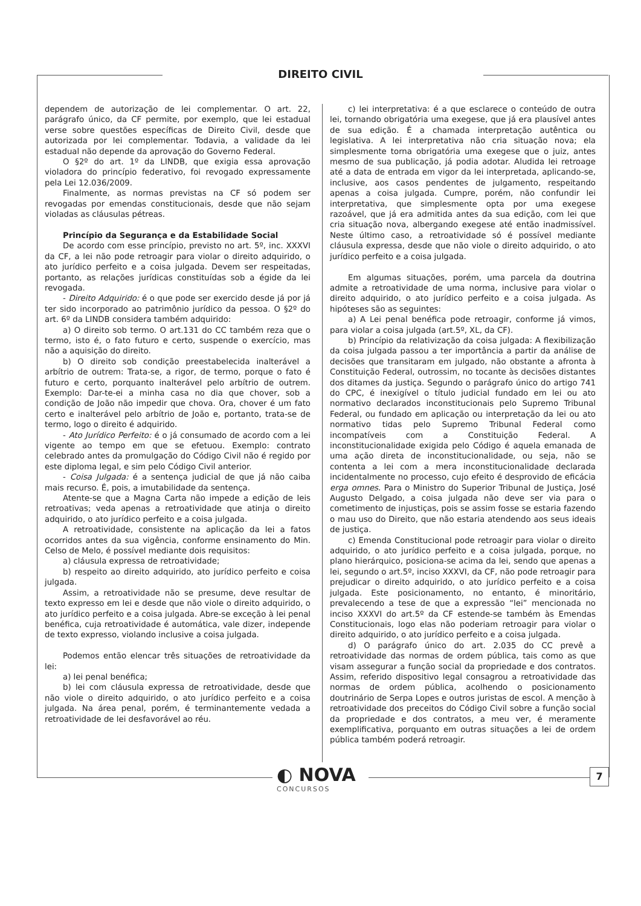DIREITO CIVIL
dependem de autorização de lei complementar. O art. 22, parágrafo único, da CF permite, por exemplo, que lei estadual verse sobre questões específicas de Direito Civil, desde que autorizada por lei complementar. Todavia, a validade da lei estadual não depende da aprovação do Governo Federal.
O §2º do art. 1º da LINDB, que exigia essa aprovação violadora do princípio federativo, foi revogado expressamente pela Lei 12.036/2009.
Finalmente, as normas previstas na CF só podem ser revogadas por emendas constitucionais, desde que não sejam violadas as cláusulas pétreas.
Princípio da Segurança e da Estabilidade Social
De acordo com esse princípio, previsto no art. 5º, inc. XXXVI da CF, a lei não pode retroagir para violar o direito adquirido, o ato jurídico perfeito e a coisa julgada. Devem ser respeitadas, portanto, as relações jurídicas constituídas sob a égide da lei revogada.
- Direito Adquirido: é o que pode ser exercido desde já por já ter sido incorporado ao patrimônio jurídico da pessoa. O §2º do art. 6º da LINDB considera também adquirido:
a) O direito sob termo. O art.131 do CC também reza que o termo, isto é, o fato futuro e certo, suspende o exercício, mas não a aquisição do direito.
b) O direito sob condição preestabelecida inalterável a arbítrio de outrem: Trata-se, a rigor, de termo, porque o fato é futuro e certo, porquanto inalterável pelo arbítrio de outrem. Exemplo: Dar-te-ei a minha casa no dia que chover, sob a condição de João não impedir que chova. Ora, chover é um fato certo e inalterável pelo arbítrio de João e, portanto, trata-se de termo, logo o direito é adquirido.
- Ato Jurídico Perfeito: é o já consumado de acordo com a lei vigente ao tempo em que se efetuou. Exemplo: contrato celebrado antes da promulgação do Código Civil não é regido por este diploma legal, e sim pelo Código Civil anterior.
- Coisa Julgada: é a sentença judicial de que já não caiba mais recurso. É, pois, a imutabilidade da sentença.
Atente-se que a Magna Carta não impede a edição de leis retroativas; veda apenas a retroatividade que atinja o direito adquirido, o ato jurídico perfeito e a coisa julgada.
A retroatividade, consistente na aplicação da lei a fatos ocorridos antes da sua vigência, conforme ensinamento do Min. Celso de Melo, é possível mediante dois requisitos:
a) cláusula expressa de retroatividade;
b) respeito ao direito adquirido, ato jurídico perfeito e coisa julgada.
Assim, a retroatividade não se presume, deve resultar de texto expresso em lei e desde que não viole o direito adquirido, o ato jurídico perfeito e a coisa julgada. Abre-se exceção à lei penal benéfica, cuja retroatividade é automática, vale dizer, independe de texto expresso, violando inclusive a coisa julgada.
Podemos então elencar três situações de retroatividade da lei:
a) lei penal benéfica;
b) lei com cláusula expressa de retroatividade, desde que não viole o direito adquirido, o ato jurídico perfeito e a coisa julgada. Na área penal, porém, é terminantemente vedada a retroatividade de lei desfavorável ao réu.
c) lei interpretativa: é a que esclarece o conteúdo de outra lei, tornando obrigatória uma exegese, que já era plausível antes de sua edição. É a chamada interpretação autêntica ou legislativa. A lei interpretativa não cria situação nova; ela simplesmente torna obrigatória uma exegese que o juiz, antes mesmo de sua publicação, já podia adotar. Aludida lei retroage até a data de entrada em vigor da lei interpretada, aplicando-se, inclusive, aos casos pendentes de julgamento, respeitando apenas a coisa julgada. Cumpre, porém, não confundir lei interpretativa, que simplesmente opta por uma exegese razoável, que já era admitida antes da sua edição, com lei que cria situação nova, albergando exegese até então inadmissível. Neste último caso, a retroatividade só é possível mediante cláusula expressa, desde que não viole o direito adquirido, o ato jurídico perfeito e a coisa julgada.
Em algumas situações, porém, uma parcela da doutrina admite a retroatividade de uma norma, inclusive para violar o direito adquirido, o ato jurídico perfeito e a coisa julgada. As hipóteses são as seguintes:
a) A Lei penal benéfica pode retroagir, conforme já vimos, para violar a coisa julgada (art.5º, XL, da CF).
b) Princípio da relativização da coisa julgada: A flexibilização da coisa julgada passou a ter importância a partir da análise de decisões que transitaram em julgado, não obstante a afronta à Constituição Federal, outrossim, no tocante às decisões distantes dos ditames da justiça. Segundo o parágrafo único do artigo 741 do CPC, é inexigível o título judicial fundado em lei ou ato normativo declarados inconstitucionais pelo Supremo Tribunal Federal, ou fundado em aplicação ou interpretação da lei ou ato normativo tidas pelo Supremo Tribunal Federal como incompatíveis com a Constituição Federal. A inconstitucionalidade exigida pelo Código é aquela emanada de uma ação direta de inconstitucionalidade, ou seja, não se contenta a lei com a mera inconstitucionalidade declarada incidentalmente no processo, cujo efeito é desprovido de eficácia erga omnes. Para o Ministro do Superior Tribunal de Justiça, José Augusto Delgado, a coisa julgada não deve ser via para o cometimento de injustiças, pois se assim fosse se estaria fazendo o mau uso do Direito, que não estaria atendendo aos seus ideais de justiça.
c) Emenda Constitucional pode retroagir para violar o direito adquirido, o ato jurídico perfeito e a coisa julgada, porque, no plano hierárquico, posiciona-se acima da lei, sendo que apenas a lei, segundo o art.5º, inciso XXXVI, da CF, não pode retroagir para prejudicar o direito adquirido, o ato jurídico perfeito e a coisa julgada. Este posicionamento, no entanto, é minoritário, prevalecendo a tese de que a expressão “lei” mencionada no inciso XXXVI do art.5º da CF estende-se também às Emendas Constitucionais, logo elas não poderiam retroagir para violar o direito adquirido, o ato jurídico perfeito e a coisa julgada.
d) O parágrafo único do art. 2.035 do CC prevê a retroatividade das normas de ordem pública, tais como as que visam assegurar a função social da propriedade e dos contratos. Assim, referido dispositivo legal consagrou a retroatividade das normas de ordem pública, acolhendo o posicionamento doutrinário de Serpa Lopes e outros juristas de escol. A menção à retroatividade dos preceitos do Código Civil sobre a função social da propriedade e dos contratos, a meu ver, é meramente exemplificativa, porquanto em outras situações a lei de ordem pública também poderá retroagir.
◐ NOVA
CONCURSOS
7